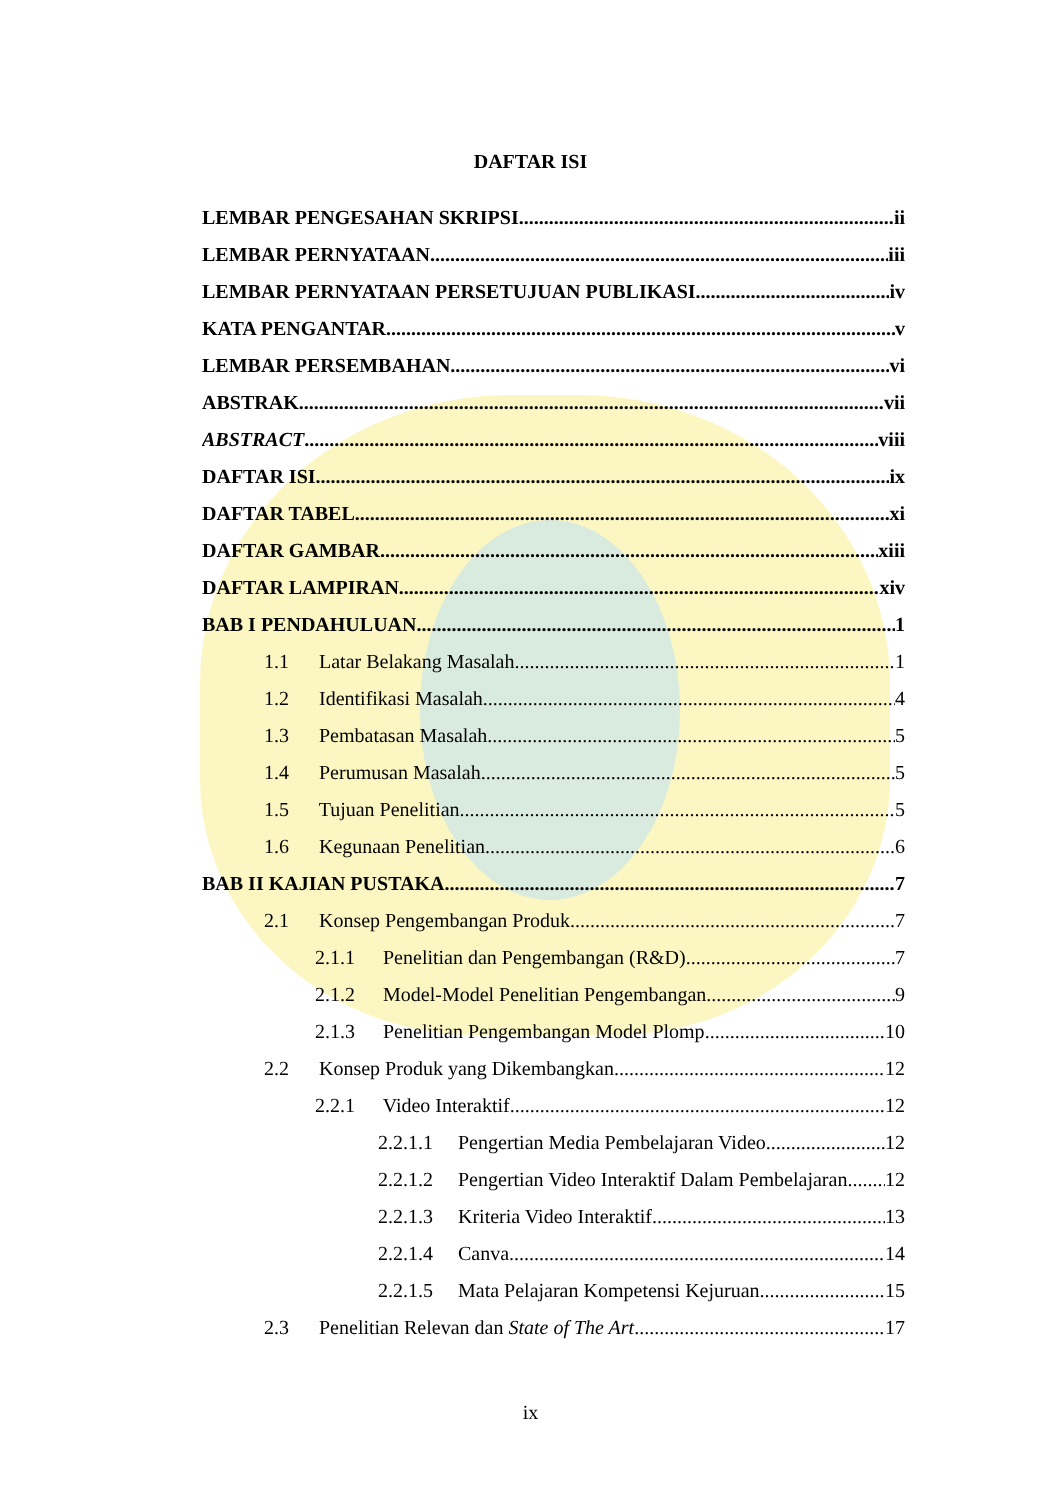DAFTAR ISI
LEMBAR PENGESAHAN SKRIPSI ii
LEMBAR PERNYATAAN iii
LEMBAR PERNYATAAN PERSETUJUAN PUBLIKASI iv
KATA PENGANTAR v
LEMBAR PERSEMBAHAN vi
ABSTRAK vii
ABSTRACT viii
DAFTAR ISI ix
DAFTAR TABEL xi
DAFTAR GAMBAR xiii
DAFTAR LAMPIRAN xiv
BAB I PENDAHULUAN 1
1.1 Latar Belakang Masalah 1
1.2 Identifikasi Masalah 4
1.3 Pembatasan Masalah 5
1.4 Perumusan Masalah 5
1.5 Tujuan Penelitian 5
1.6 Kegunaan Penelitian 6
BAB II KAJIAN PUSTAKA 7
2.1 Konsep Pengembangan Produk 7
2.1.1 Penelitian dan Pengembangan (R&D) 7
2.1.2 Model-Model Penelitian Pengembangan 9
2.1.3 Penelitian Pengembangan Model Plomp 10
2.2 Konsep Produk yang Dikembangkan 12
2.2.1 Video Interaktif 12
2.2.1.1 Pengertian Media Pembelajaran Video 12
2.2.1.2 Pengertian Video Interaktif Dalam Pembelajaran 12
2.2.1.3 Kriteria Video Interaktif 13
2.2.1.4 Canva 14
2.2.1.5 Mata Pelajaran Kompetensi Kejuruan 15
2.3 Penelitian Relevan dan State of The Art 17
ix